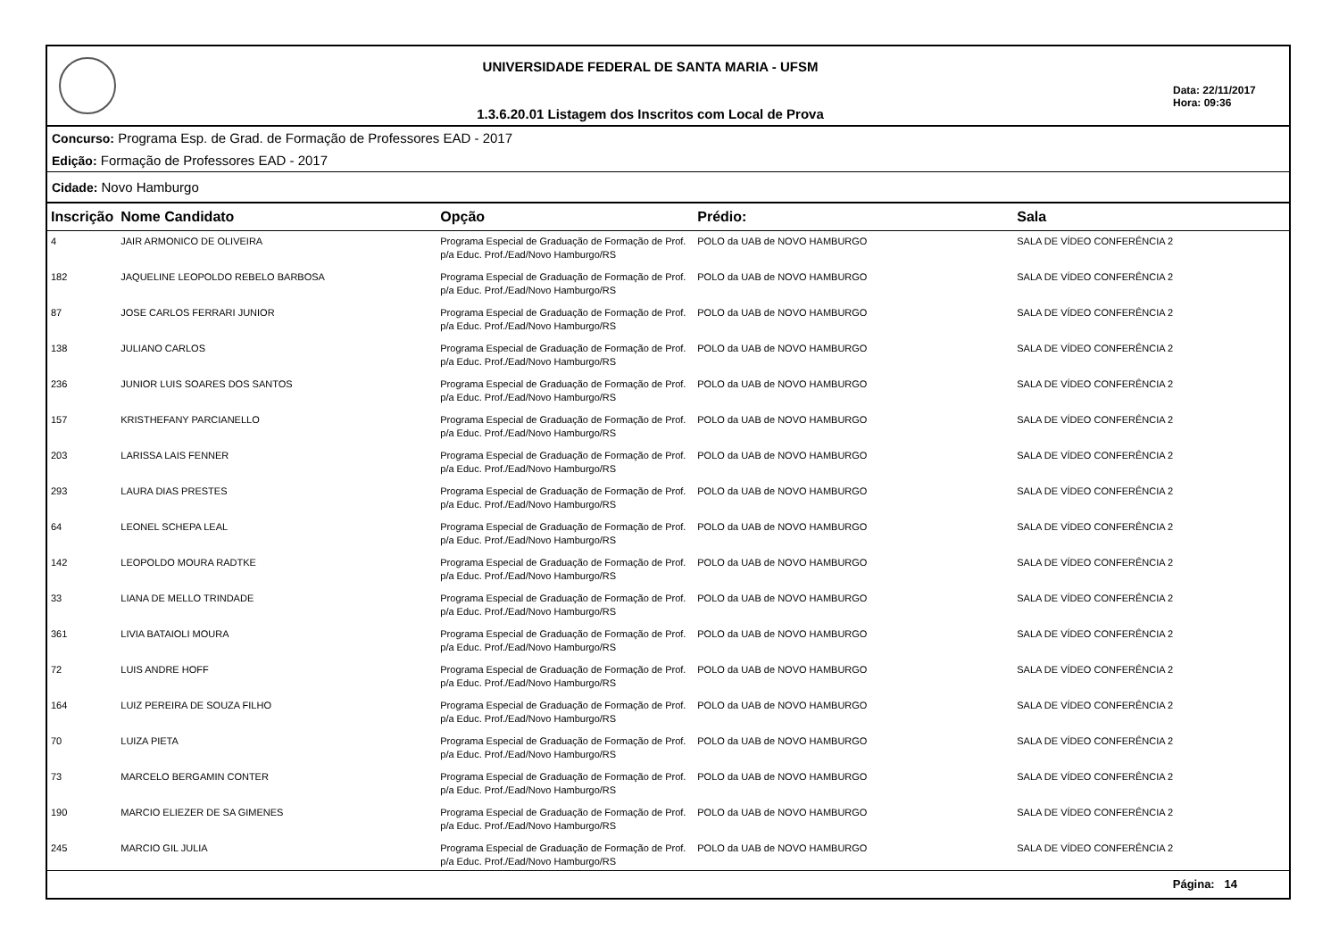UNIVERSIDADE FEDERAL DE SANTA MARIA - UFSM
1.3.6.20.01 Listagem dos Inscritos com Local de Prova
Data: 22/11/2017
Hora: 09:36
Concurso: Programa Esp. de Grad. de Formação de Professores EAD - 2017
Edição: Formação de Professores EAD - 2017
Cidade: Novo Hamburgo
| Inscrição | Nome Candidato | Opção | Prédio: | Sala |
| --- | --- | --- | --- | --- |
| 4 | JAIR ARMONICO DE OLIVEIRA | Programa Especial de Graduação de Formação de Prof. p/a Educ. Prof./Ead/Novo Hamburgo/RS | POLO da UAB de NOVO HAMBURGO | SALA DE VÍDEO CONFERÊNCIA 2 |
| 182 | JAQUELINE LEOPOLDO REBELO BARBOSA | Programa Especial de Graduação de Formação de Prof. p/a Educ. Prof./Ead/Novo Hamburgo/RS | POLO da UAB de NOVO HAMBURGO | SALA DE VÍDEO CONFERÊNCIA 2 |
| 87 | JOSE CARLOS FERRARI JUNIOR | Programa Especial de Graduação de Formação de Prof. p/a Educ. Prof./Ead/Novo Hamburgo/RS | POLO da UAB de NOVO HAMBURGO | SALA DE VÍDEO CONFERÊNCIA 2 |
| 138 | JULIANO CARLOS | Programa Especial de Graduação de Formação de Prof. p/a Educ. Prof./Ead/Novo Hamburgo/RS | POLO da UAB de NOVO HAMBURGO | SALA DE VÍDEO CONFERÊNCIA 2 |
| 236 | JUNIOR LUIS SOARES DOS SANTOS | Programa Especial de Graduação de Formação de Prof. p/a Educ. Prof./Ead/Novo Hamburgo/RS | POLO da UAB de NOVO HAMBURGO | SALA DE VÍDEO CONFERÊNCIA 2 |
| 157 | KRISTHEFANY PARCIANELLO | Programa Especial de Graduação de Formação de Prof. p/a Educ. Prof./Ead/Novo Hamburgo/RS | POLO da UAB de NOVO HAMBURGO | SALA DE VÍDEO CONFERÊNCIA 2 |
| 203 | LARISSA LAIS FENNER | Programa Especial de Graduação de Formação de Prof. p/a Educ. Prof./Ead/Novo Hamburgo/RS | POLO da UAB de NOVO HAMBURGO | SALA DE VÍDEO CONFERÊNCIA 2 |
| 293 | LAURA DIAS PRESTES | Programa Especial de Graduação de Formação de Prof. p/a Educ. Prof./Ead/Novo Hamburgo/RS | POLO da UAB de NOVO HAMBURGO | SALA DE VÍDEO CONFERÊNCIA 2 |
| 64 | LEONEL SCHEPA LEAL | Programa Especial de Graduação de Formação de Prof. p/a Educ. Prof./Ead/Novo Hamburgo/RS | POLO da UAB de NOVO HAMBURGO | SALA DE VÍDEO CONFERÊNCIA 2 |
| 142 | LEOPOLDO MOURA RADTKE | Programa Especial de Graduação de Formação de Prof. p/a Educ. Prof./Ead/Novo Hamburgo/RS | POLO da UAB de NOVO HAMBURGO | SALA DE VÍDEO CONFERÊNCIA 2 |
| 33 | LIANA DE MELLO TRINDADE | Programa Especial de Graduação de Formação de Prof. p/a Educ. Prof./Ead/Novo Hamburgo/RS | POLO da UAB de NOVO HAMBURGO | SALA DE VÍDEO CONFERÊNCIA 2 |
| 361 | LIVIA BATAIOLI MOURA | Programa Especial de Graduação de Formação de Prof. p/a Educ. Prof./Ead/Novo Hamburgo/RS | POLO da UAB de NOVO HAMBURGO | SALA DE VÍDEO CONFERÊNCIA 2 |
| 72 | LUIS ANDRE HOFF | Programa Especial de Graduação de Formação de Prof. p/a Educ. Prof./Ead/Novo Hamburgo/RS | POLO da UAB de NOVO HAMBURGO | SALA DE VÍDEO CONFERÊNCIA 2 |
| 164 | LUIZ PEREIRA DE SOUZA FILHO | Programa Especial de Graduação de Formação de Prof. p/a Educ. Prof./Ead/Novo Hamburgo/RS | POLO da UAB de NOVO HAMBURGO | SALA DE VÍDEO CONFERÊNCIA 2 |
| 70 | LUIZA PIETA | Programa Especial de Graduação de Formação de Prof. p/a Educ. Prof./Ead/Novo Hamburgo/RS | POLO da UAB de NOVO HAMBURGO | SALA DE VÍDEO CONFERÊNCIA 2 |
| 73 | MARCELO BERGAMIN CONTER | Programa Especial de Graduação de Formação de Prof. p/a Educ. Prof./Ead/Novo Hamburgo/RS | POLO da UAB de NOVO HAMBURGO | SALA DE VÍDEO CONFERÊNCIA 2 |
| 190 | MARCIO ELIEZER DE SA GIMENES | Programa Especial de Graduação de Formação de Prof. p/a Educ. Prof./Ead/Novo Hamburgo/RS | POLO da UAB de NOVO HAMBURGO | SALA DE VÍDEO CONFERÊNCIA 2 |
| 245 | MARCIO GIL JULIA | Programa Especial de Graduação de Formação de Prof. p/a Educ. Prof./Ead/Novo Hamburgo/RS | POLO da UAB de NOVO HAMBURGO | SALA DE VÍDEO CONFERÊNCIA 2 |
Página: 14